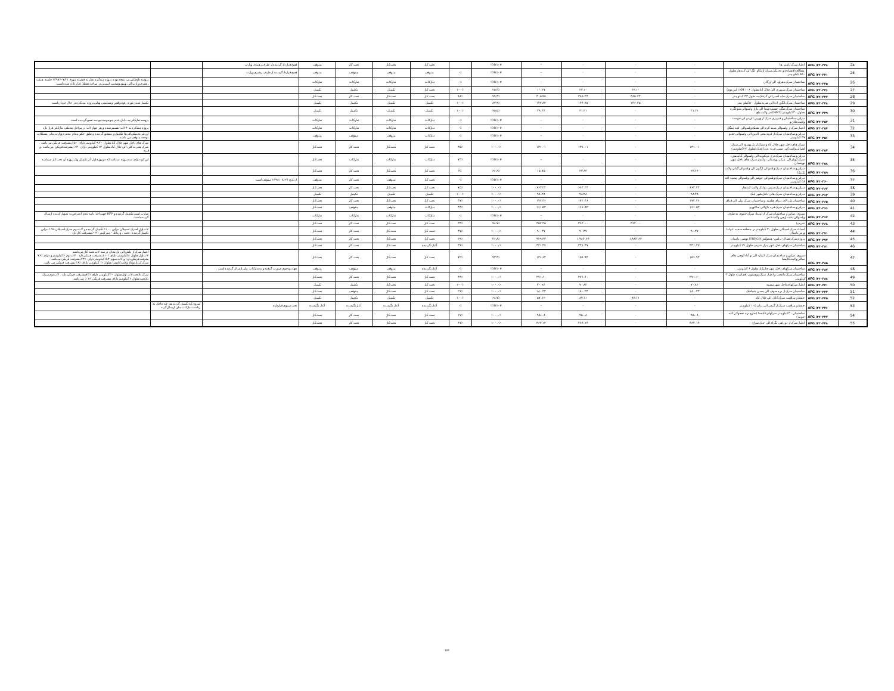| 24 | AFG /۴۲۰۳۳۸ | اعمار سرک پامیر ها | - | - | - | - | #DIV/۰! | | تحت کار | تحت کار | تحت کار | متوقف | فسخ قرار داد گردیده از طرف رهبری وزارت | | |
| 25 | AFG /۴۲۰۳۴۱ | مطالعه اقتصادی و تخنیکی سرک از یکاو لنگ الی کندهار بطول ۵۵۰ کیلو متر | - | - | - | - | #DIV/۰! | ۰٪ | متوقف | متوقف | متوقف | متوقف | فسخ قرارداد گردیده از طرف رهبری وزارت | | |
| 26 | AFG /۴۲۰۳۴۵ | ساختمان سرک دهراود الی ارزگان | - | - | - | - | #DIV/۰! | ۰٪ | تدارکات | تدارکات | تدارکات | تدارکات | | | پروسه داوطلبی بی نتیجه بوده پروژه متذکره نظر به فیصله مورخ ۱۳۹۷/۰۷/۲۱ جلسه هیئت رهبری وزارت الی بهبود وضعیت امنیتی در ساحه معطل قرار داده شده است. |
| 27 | AFG /۴۲۰۳۴۶ | ساختمان سرک سپیری الی جلال آباد بطول ۱۰۶ KM (لین دوم) | - | ۲۳.۱۰ | ۲۳.۱۰ | ۱۰.۴۷ | ۴۵.۳٪ | ۱۰۰٪ | تحت کار | تکمیل | تکمیل | تکمیل | | | |
| 28 | AFG /۴۲۰۳۴۷ | ساختمان سرک جاه انجیر الی گرشک به طول ۳۳ کیلو متر | - | ۳۸۵.۲۴ | ۳۸۵.۲۴ | ۳۰۵.۹۵ | ۷۹.۴٪ | ۹۸٪ | تحت کار | تحت کار | تحت کار | تحت کار | | | |
| 29 | AFG /۴۲۰۳۴۸ | ساختمان سرک انگور اده الی شرنه بطول ۵۰ کیلو متر | - | ۱۴۶.۴۵ | ۱۴۶.۴۵ | ۱۲۲.۸۴ | ۸۳.۹٪ | ۱۰۰٪ | تکمیل | تکمیل | تکمیل | تکمیل | | | تکمیل شدن دوره رفع نواقص و تسلیمی نهایی پروژه متذکره در حال جریان است |
| 30 | AFG /۴۲۰۳۴۹ | ساختمان سرک تنگی چشمه شفا الی بازار ولسوالی شولگره بطول ۳۰ کیلومتر (DBST) در ولایت بلخ | ۴۱.۲۱ | - | ۴۱.۲۱ | ۳۹.۴۴ | ۹۵.۵٪ | ۱۰۰٪ | تکمیل | تکمیل | تکمیل | تکمیل | | | |
| 31 | AFG /۴۲۰۳۵۲ | دیزاین، ساختمان و قیریزی سرک از نهرین الی دو ابی خوست ولایت بغلان و | - | - | - | - | #DIV/۰! | ۰٪ | تدارکات | تدارکات | تدارکات | تدارکات | | | پروسه تدارکاتی به دلیل عدم موجودیت بودجه فسخ گردیده است |
| 32 | AFG /۴۲۰۳۵۴ | اعمار سرک از ولسوالی سید کرم الی تشنک ولسوالی لجه منگل | - | - | - | - | #DIV/۰! | ۰٪ | تدارکات | تدارکات | تدارکات | تدارکات | | | پروژه متذکره به ۴ لات تقسیم شده و هر چهار لات در مراحل مختلف تدارکاتی قرار دارد |
| 33 | AFG /۴۲۰۳۵۶ | دیزاین و ساختمان سرک از قریه محی الدین الی ولسوالی جغتو ۳۷ کیلومتر | - | - | - | - | #DIV/۰! | ۰٪ | تدارکات | متوقف | متوقف | متوقف | | | ارزیابی تخنیکی آفرها تکمیل و منظور گردیده و طبق حکم مقام محترم وزارت بنابر مشکلات بودجه متوقف می باشد. |
| 34 | AFG /۴۲۰۳۵۷ | سرک های داخل شهر جلال آباد و سرک از پل بهسود الی سرک اتصالی ولایت کنر مسیر قریه عبد الخیل(بطول ۲۳ کیلومتر) | ۱۳۱.۰۱ | - | ۱۳۱.۰۱ | ۱۳۱.۰۱ | ۱۰۰.۰٪ | ۳۵٪ | تحت کار | تحت کار | تحت کار | تحت کار | | | سرک های داخل شهر جلال آباد بطول ۹.۴۰ کیلومتر دارای ۵۰٪ پیشرفت فزیکی می باشد . سرک هجرت کلی الی جلال آباد بطول ۱۳ کیلومتر دارای ۳۰٪ پیشرفت فزیکی می باشد . و قریه |
| 35 | AFG /۴۲۰۳۵۸ | دیزاین و ساختمان سرک نری بریکوت الی ولسوالی کامدیش، سرک کولم الی مرکز نورستان، واعمار سرک های داخل شهر نورستان | - | - | - | - | #DIV/۰! | ۷۳٪ | تدارکات | تدارکات | تدارکات | تحت کار | | | این کود دارای سه پروژه میباشد که دوپروژه اول آن تکمیل ویک پروژه آن تحت کار میباشد |
| 36 | AFG /۴۲۰۳۵۹ | دیزاین و ساختمان سرک ولسوالی ارگون الی ولسوالی گیان ولایت پکتیکا | ۲۳.۶۴ | - | ۲۳.۶۴ | ۱۵.۷۵ | ۶۶.۶٪ | ۴٪ | تحت کار | تحت کار | تحت کار | تحت کار | | | |
| 37 | AFG /۴۲۰۳۶۰ | دیزاین و ساختمان سرک ولسوالی خوشی الی ولسوالی محمد اغه ۲۸ کیلومتر | - | - | - | - | #DIV/۰! | ۰٪ | تحت کار | متوقف | تحت کار | متوقف | از تاریخ ۱۳۹۸/۰۸/۲۴ متوقف است | | |
| 38 | AFG /۴۲۰۳۶۲ | دیزاین و ساختمان سرک سپین بولدک ولایت کندهار | ۶۶۳.۲۴ | - | ۶۶۳.۲۴ | ۶۶۳.۲۴ | ۱۰۰.۰٪ | ۷۵٪ | تحت کار | تحت کار | تحت کار | تحت کار | | | |
| 39 | AFG /۴۲۰۳۶۳ | دیزاین و ساختمان سرک های داخل شهر ایبک | ۹۸.۲۸ | - | ۹۸.۲۸ | ۹۸.۲۸ | ۱۰۰.۰٪ | ۱۰۰٪ | تکمیل | تکمیل | تکمیل | تکمیل | | | |
| 40 | AFG /۴۲۰۳۶۵ | ساختمان پل بالای دریای هلمند و ساختمان سرک نیلی الی قناق | ۱۷۲.۴۶ | - | ۱۷۲.۴۶ | ۱۷۲.۴۶ | ۱۰۰.۰٪ | ۴۷٪ | تحت کار | تحت کار | تحت کار | تحت کار | | | |
| 41 | AFG /۴۲۰۳۶۶ | دیزاین و ساختمان سرک قره باغ الی جاغوری | ۱۶۱.۵۲ | - | ۱۶۱.۵۲ | ۱۶۱.۵۲ | ۱۰۰.۰٪ | ۴۳٪ | تدارکات | متوقف | متوقف | تحت کار | | | |
| 42 | AFG /۴۲۰۳۶۷ | سروی، دیزاین و ساختمان سرک از امتداد سرک حقوی به طرف ولسوالی دشت ارچی ولایت کندز | - | - | - | - | #DIV/۰! | ۰٪ | تدارکات | تدارکات | تدارکات | تدارکات | | | شارت لست تکمیل گردیده و RFP جهت اخذ نامه عدم اعتراض به تمویل کننده ارسال گردیده است |
| 43 | AFG /۴۲۰۳۶۸ | شریف) | - | ۳۶۲.۰۰ | ۳۶۲.۰۰ | ۳۵۷.۲۵ | ۹۸.۷٪ | ۳۳٪ | تحت کار | تحت کار | تحت کار | تحت کار | | | |
| 44 | AFG /۴۲۰۳۷۱ | احداث سرک اسپیلان بطول ۲۰ کیلومتر در منطقه سفید غولبا ورس بامیان | ۹۰.۳۷ | - | ۹۰.۳۷ | ۹۰.۳۷ | ۱۰۰.۰٪ | ۴۷٪ | تحت کار | تحت کار | تحت کار | تحت کار | | | لات اول لسرک اسپیلان دیزاین ۱۰۰٪ تکمیل گردیده و لات دوم سرک اسپیلان ۹۸٪ دیزاین تکمیل گردیده . تحت . و رباط - میرلمیر ۴۱ ٪ پیشرفت کار دارد |
| 45 | AFG /۴۲۰۳۷۷ | پروژه سرک اتصال- ترانس- هندوکش(THRCP) دوشی، بامیان | - | ۱,۹۸۳.۶۳ | ۱,۹۸۳.۶۳ | ۹۲۹.۳۳ | ۴۶.۸٪ | ۲۹٪ | تحت کار | تحت کار | تحت کار | تحت کار | | | |
| 46 | AFG /۴۲۰۳۸۱ | ساختمان سرکهای داخل شهر مزار شریف بطول ۱۷ کیلومتر | ۳۴۱.۴۷ | - | ۳۴۱.۴۷ | ۳۴۱.۴۷ | ۱۰۰.۰٪ | ۳۶٪ | آغاز نگردیده | تحت کار | تحت کار | تحت کار | | | |
| 47 | AFG /۴۲۰۳۸۵ | سروی، دیزاین و ساختمان سرک کرتاز- الی نو آباد کوچی های ساکن ولایت کاپیسا | ۱۵۶.۹۴ | - | ۱۵۶.۹۴ | ۱۴۶.۶۴ | ۹۳.۴٪ | ۷۲٪ | تحت کار | تحت کار | تحت کار | تحت کار | | | اعمار سرک از دانش الی پل مغان در سه لات تحت کار می باشد لات اول بطول ۸ کیلومتر دارای ٪۱۰۰پیشرفت فزیکی دارد . لات دوم ۶ کیلومتر و دارای ٪۷۶ پشرفت فزیکی دارد .و لات سوم ۵.۴ کیلومتر دارای ٪۷۴ پیشرفت فزیکی میباشد . سرک کرتاز نوآباد ولایت کاپیسا بطول ۱۱ کیلومتر دارای ٪۳۶ پیشرفت فزیکی می باشد . |
| 48 | AFG /۴۲۰۳۸۷ | ساختمان سرکهای داخل شهر چاریکار بطول ۶ کیلومتر | - | - | - | - | #DIV/۰! | ۰٪ | آغاز نگردیده | متوقف | متوقف | متوقف | تعهد بودجوی صورت گرفته و به تدارکات ملی ارسال گردیده است . | | |
| 49 | AFG /۴۲۰۳۸۸ | ساختمان سرک بادیخت و اعمار سرک پوهنتون لغمان به طول ۴ کیلومتر | ۲۷۱.۶۰ | - | ۲۷۱.۶۰ | ۲۷۱.۶۰ | ۱۰۰.۰٪ | ۴۴٪ | تحت کار | تحت کار | تحت کار | تحت کار | | | سرک بادیخت لات اول بطول ۲۰ کیلومتر دارای ٪۷۴پیشرفت فزیکی دارد . لات دوم سرک بادیخت بطول ۶ کیلومتر دارای پیشرفت فزیکی ۱۴ ٪ می باشد |
| 50 | AFG /۴۲۰۴۴۱ | اعمار سرکهای داخل شهرمیمنه | ۷۰.۸۴ | - | ۷۰.۸۴ | ۷۰.۸۴ | ۱۰۰.۰٪ | ۱۰۰٪ | تحت کار | تحت کار | تکمیل | تکمیل | | | |
| 51 | AFG /۴۲۰۴۴۳ | ساختمان سرک از دره صوف الی معدن شباشک | ۱۸۰.۲۴ | - | ۱۸۰.۲۴ | ۱۸۰.۲۴ | ۱۰۰.۰٪ | ۲۶٪ | تحت کار | تحت کار | متوقف | تحت کار | | | |
| 52 | AFG /۴۲۰۴۴۵ | حفظ و مراقبت سرک کابل الی جلال آباد | - | ۸۳.۱۱ | ۸۳.۱۱ | ۵۷.۱۲ | ۶۸.۷٪ | ۱۰۰٪ | تکمیل | تکمیل | تکمیل | تکمیل | | | |
| 53 | AFG /۴۲۰۴۴۶ | حفظ و مراقبت سرک از گردیز الی پتان ۱۰۵ کیلومتر | - | - | - | - | #DIV/۰! | ۰٪ | آغاز نگردیده | آغاز نگردیده | آغاز نگردیده | آغاز نگردیده | تحت سروی قرارداره | سروی که تکمیل گردید هر چه عاجل به ریاست تدارکات ملی ارسال گردد | |
| 54 | AFG /۴۲۰۴۴۷ | ساختمان ۲۰ کیلومتر سرکهای کاپیسا (خارج دره نجچولان کله خوت ) | ۹۵.۰۸ | - | ۹۵.۰۸ | ۹۵.۰۸ | ۱۰۰.۰٪ | ۱۷٪ | تحت کار | تحت کار | تحت کار | تحت کار | | | |
| 55 | AFG /۴۲۰۴۴۸ | اعمار سرک از دو راهی بگرام الی جبل سراج | ۴۶۴.۱۴ | - | ۴۶۴.۱۴ | ۴۶۴.۱۴ | ۱۰۰.۰٪ | ۶۷٪ | تحت کار | تحت کار | تحت کار | تحت کار | | | |
105